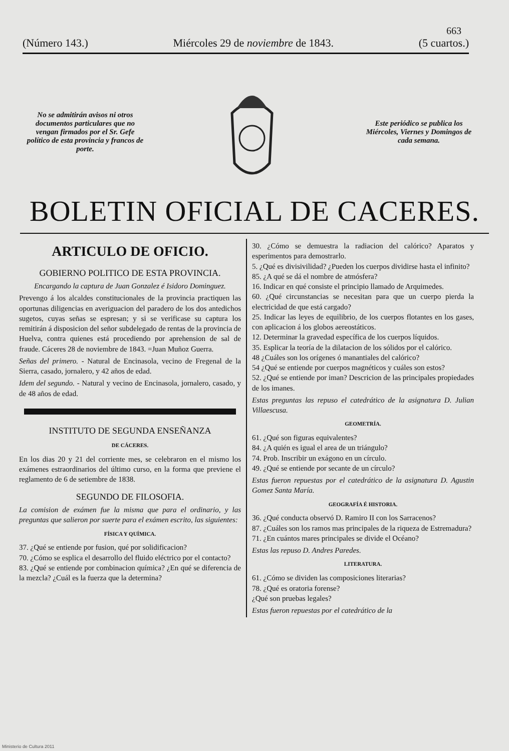663
(Número 143.) Miércoles 29 de noviembre de 1843. (5 cuartos.)
No se admitirán avisos ni otros documentos particulares que no vengan firmados por el Sr. Gefe político de esta provincia y francos de porte.
Este periódico se publica los Miércoles, Viernes y Domingos de cada semana.
BOLETIN OFICIAL DE CACERES.
ARTICULO DE OFICIO.
GOBIERNO POLITICO DE ESTA PROVINCIA.
Encargando la captura de Juan Gonzalez é Isidoro Dominguez.
Prevengo á los alcaldes constitucionales de la provincia practiquen las oportunas diligencias en averiguacion del paradero de los dos antedichos sugetos, cuyas señas se espresan; y si se verificase su captura los remitirán á disposicion del señor subdelegado de rentas de la provincia de Huelva, contra quienes está procediendo por aprehension de sal de fraude. Cáceres 28 de noviembre de 1843. =Juan Muñoz Guerra.
Señas del primero. - Natural de Encinasola, vecino de Fregenal de la Sierra, casado, jornalero, y 42 años de edad.
Idem del segundo. - Natural y vecino de Encinasola, jornalero, casado, y de 48 años de edad.
INSTITUTO DE SEGUNDA ENSEÑANZA
DE CÁCERES.
En los dias 20 y 21 del corriente mes, se celebraron en el mismo los exámenes estraordinarios del último curso, en la forma que previene el reglamento de 6 de setiembre de 1838.
SEGUNDO DE FILOSOFIA.
La comision de exámen fue la misma que para el ordinario, y las preguntas que salieron por suerte para el exámen escrito, las siguientes:
FÍSICA Y QUÍMICA.
37. ¿Qué se entiende por fusion, qué por solidificacion?
70. ¿Cómo se esplica el desarrollo del fluido eléctrico por el contacto?
83. ¿Qué se entiende por combinacion química? ¿En qué se diferencia de la mezcla? ¿Cuál es la fuerza que la determina?
30. ¿Cómo se demuestra la radiacion del calórico? Aparatos y esperimentos para demostrarlo.
5. ¿Qué es divisivilidad? ¿Pueden los cuerpos dividirse hasta el infinito?
85. ¿A qué se dá el nombre de atmósfera?
16. Indicar en qué consiste el principio llamado de Arquimedes.
60. ¿Qué circunstancias se necesitan para que un cuerpo pierda la electricidad de que está cargado?
25. Indicar las leyes de equilibrio, de los cuerpos flotantes en los gases, con aplicacion á los globos aereostáticos.
12. Determinar la gravedad específica de los cuerpos líquidos.
35. Esplicar la teoría de la dilatacion de los sólidos por el calórico.
48 ¿Cuáles son los orígenes ó manantiales del calórico?
54 ¿Qué se entiende por cuerpos magnéticos y cuáles son estos?
52. ¿Qué se entiende por iman? Descricion de las principales propiedades de los imanes.
Estas preguntas las repuso el catedrático de la asignatura D. Julian Villaescusa.
GEOMETRÍA.
61. ¿Qué son figuras equivalentes?
84. ¿A quién es igual el area de un triángulo?
74. Prob. Inscribir un exágono en un círculo.
49. ¿Qué se entiende por secante de un círculo?
Estas fueron repuestas por el catedrático de la asignatura D. Agustin Gomez Santa María.
GEOGRAFÍA É HISTORIA.
36. ¿Qué conducta observó D. Ramiro II con los Sarracenos?
87. ¿Cuáles son los ramos mas principales de la riqueza de Estremadura?
71. ¿En cuántos mares principales se divide el Océano?
Estas las repuso D. Andres Paredes.
LITERATURA.
61. ¿Cómo se dividen las composiciones literarias?
78. ¿Qué es oratoria forense?
¿Qué son pruebas legales?
Estas fueron repuestas por el catedrático de la
Ministerio de Cultura 2011